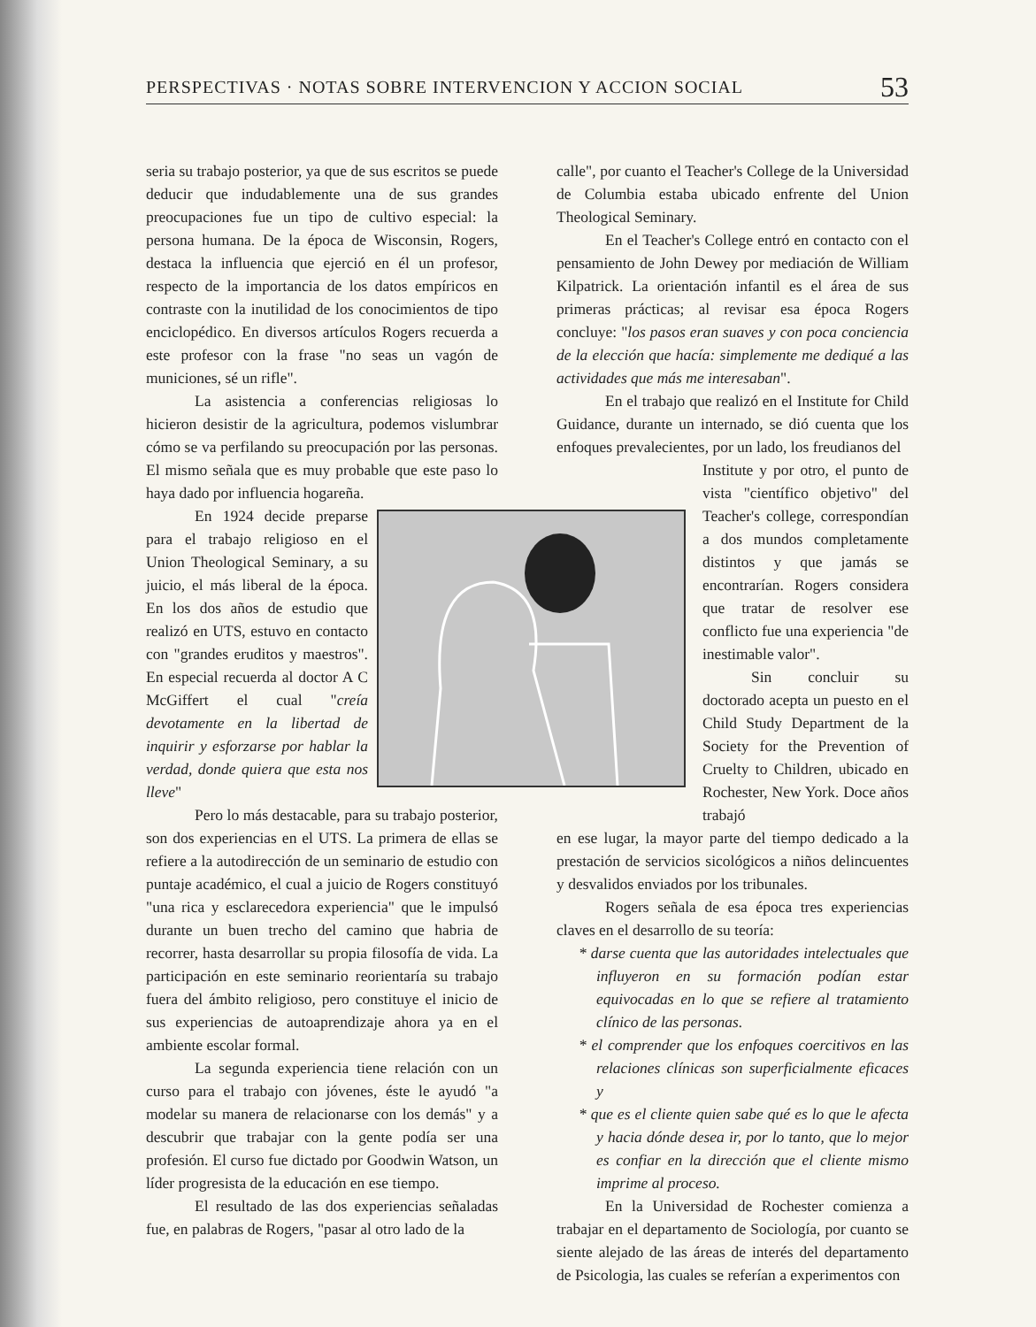PERSPECTIVAS · NOTAS SOBRE INTERVENCION Y ACCION SOCIAL 53
seria su trabajo posterior, ya que de sus escritos se puede deducir que indudablemente una de sus grandes preocupaciones fue un tipo de cultivo especial: la persona humana. De la época de Wisconsin, Rogers, destaca la influencia que ejerció en él un profesor, respecto de la importancia de los datos empíricos en contraste con la inutilidad de los conocimientos de tipo enciclopédico. En diversos artículos Rogers recuerda a este profesor con la frase "no seas un vagón de municiones, sé un rifle".
La asistencia a conferencias religiosas lo hicieron desistir de la agricultura, podemos vislumbrar cómo se va perfilando su preocupación por las personas. El mismo señala que es muy probable que este paso lo haya dado por influencia hogareña.
En 1924 decide preparse para el trabajo religioso en el Union Theological Seminary, a su juicio, el más liberal de la época. En los dos años de estudio que realizó en UTS, estuvo en contacto con "grandes eruditos y maestros". En especial recuerda al doctor A C McGiffert el cual "creía devotamente en la libertad de inquirir y esforzarse por hablar la verdad, donde quiera que esta nos lleve"
Pero lo más destacable, para su trabajo posterior, son dos experiencias en el UTS. La primera de ellas se refiere a la autodirección de un seminario de estudio con puntaje académico, el cual a juicio de Rogers constituyó "una rica y esclarecedora experiencia" que le impulsó durante un buen trecho del camino que habria de recorrer, hasta desarrollar su propia filosofía de vida. La participación en este seminario reorientaría su trabajo fuera del ámbito religioso, pero constituye el inicio de sus experiencias de autoaprendizaje ahora ya en el ambiente escolar formal.
La segunda experiencia tiene relación con un curso para el trabajo con jóvenes, éste le ayudó "a modelar su manera de relacionarse con los demás" y a descubrir que trabajar con la gente podía ser una profesión. El curso fue dictado por Goodwin Watson, un líder progresista de la educación en ese tiempo.
El resultado de las dos experiencias señaladas fue, en palabras de Rogers, "pasar al otro lado de la
calle", por cuanto el Teacher's College de la Universidad de Columbia estaba ubicado enfrente del Union Theological Seminary.
En el Teacher's College entró en contacto con el pensamiento de John Dewey por mediación de William Kilpatrick. La orientación infantil es el área de sus primeras prácticas; al revisar esa época Rogers concluye: "los pasos eran suaves y con poca conciencia de la elección que hacía: simplemente me dediqué a las actividades que más me interesaban".
En el trabajo que realizó en el Institute for Child Guidance, durante un internado, se dió cuenta que los enfoques prevalecientes, por un lado, los freudianos del
Institute y por otro, el punto de vista "científico objetivo" del Teacher's college, correspondían a dos mundos completamente distintos y que jamás se encontrarían. Rogers considera que tratar de resolver ese conflicto fue una experiencia "de inestimable valor".
Sin concluir su doctorado acepta un puesto en el Child Study Department de la Society for the Prevention of Cruelty to Children, ubicado en Rochester, New York. Doce años trabajó
en ese lugar, la mayor parte del tiempo dedicado a la prestación de servicios sicológicos a niños delincuentes y desvalidos enviados por los tribunales.
Rogers señala de esa época tres experiencias claves en el desarrollo de su teoría:
* darse cuenta que las autoridades intelectuales que influyeron en su formación podían estar equivocadas en lo que se refiere al tratamiento clínico de las personas.
* el comprender que los enfoques coercitivos en las relaciones clínicas son superficialmente eficaces y
* que es el cliente quien sabe qué es lo que le afecta y hacia dónde desea ir, por lo tanto, que lo mejor es confiar en la dirección que el cliente mismo imprime al proceso.
En la Universidad de Rochester comienza a trabajar en el departamento de Sociología, por cuanto se siente alejado de las áreas de interés del departamento de Psicologia, las cuales se referían a experimentos con